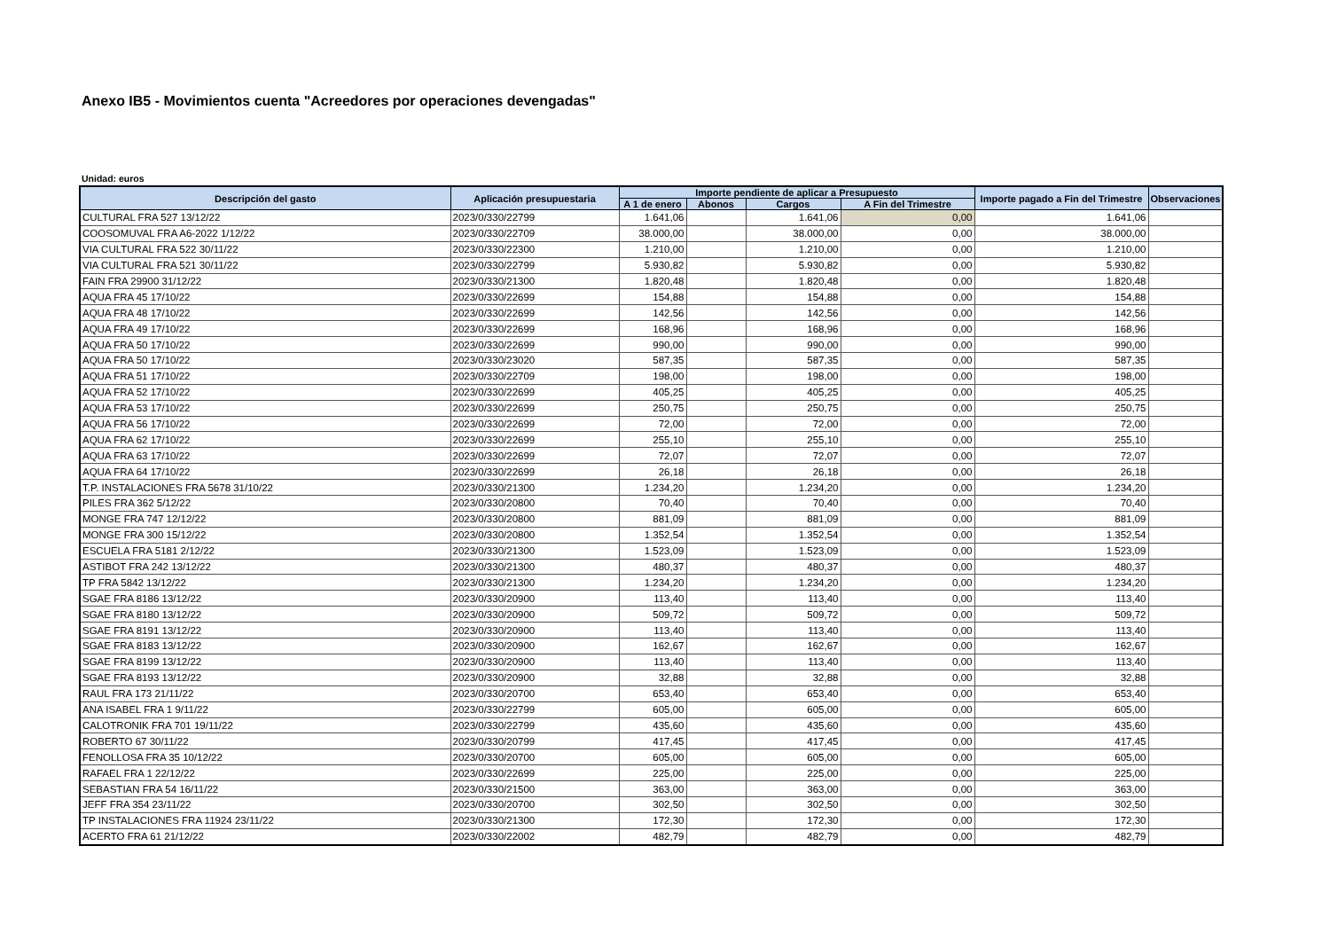Anexo IB5 - Movimientos cuenta "Acreedores por operaciones devengadas"
Unidad: euros
| Descripción del gasto | Aplicación presupuestaria | Importe pendiente de aplicar a Presupuesto | | | | Importe pagado a Fin del Trimestre | Observaciones |
| --- | --- | --- | --- | --- | --- | --- | --- |
| | | A 1 de enero | Abonos | Cargos | A Fin del Trimestre | | |
| CULTURAL FRA 527 13/12/22 | 2023/0/330/22799 | 1.641,06 | | 1.641,06 | 0,00 | 1.641,06 | |
| COOSOMUVAL FRA A6-2022 1/12/22 | 2023/0/330/22709 | 38.000,00 | | 38.000,00 | 0,00 | 38.000,00 | |
| VIA CULTURAL FRA 522 30/11/22 | 2023/0/330/22300 | 1.210,00 | | 1.210,00 | 0,00 | 1.210,00 | |
| VIA CULTURAL FRA 521 30/11/22 | 2023/0/330/22799 | 5.930,82 | | 5.930,82 | 0,00 | 5.930,82 | |
| FAIN FRA 29900 31/12/22 | 2023/0/330/21300 | 1.820,48 | | 1.820,48 | 0,00 | 1.820,48 | |
| AQUA FRA 45 17/10/22 | 2023/0/330/22699 | 154,88 | | 154,88 | 0,00 | 154,88 | |
| AQUA FRA 48 17/10/22 | 2023/0/330/22699 | 142,56 | | 142,56 | 0,00 | 142,56 | |
| AQUA FRA 49 17/10/22 | 2023/0/330/22699 | 168,96 | | 168,96 | 0,00 | 168,96 | |
| AQUA FRA 50 17/10/22 | 2023/0/330/22699 | 990,00 | | 990,00 | 0,00 | 990,00 | |
| AQUA FRA 50 17/10/22 | 2023/0/330/23020 | 587,35 | | 587,35 | 0,00 | 587,35 | |
| AQUA FRA 51 17/10/22 | 2023/0/330/22709 | 198,00 | | 198,00 | 0,00 | 198,00 | |
| AQUA FRA 52 17/10/22 | 2023/0/330/22699 | 405,25 | | 405,25 | 0,00 | 405,25 | |
| AQUA FRA 53 17/10/22 | 2023/0/330/22699 | 250,75 | | 250,75 | 0,00 | 250,75 | |
| AQUA FRA 56 17/10/22 | 2023/0/330/22699 | 72,00 | | 72,00 | 0,00 | 72,00 | |
| AQUA FRA 62 17/10/22 | 2023/0/330/22699 | 255,10 | | 255,10 | 0,00 | 255,10 | |
| AQUA FRA 63 17/10/22 | 2023/0/330/22699 | 72,07 | | 72,07 | 0,00 | 72,07 | |
| AQUA FRA 64 17/10/22 | 2023/0/330/22699 | 26,18 | | 26,18 | 0,00 | 26,18 | |
| T.P. INSTALACIONES FRA 5678 31/10/22 | 2023/0/330/21300 | 1.234,20 | | 1.234,20 | 0,00 | 1.234,20 | |
| PILES FRA 362 5/12/22 | 2023/0/330/20800 | 70,40 | | 70,40 | 0,00 | 70,40 | |
| MONGE FRA 747 12/12/22 | 2023/0/330/20800 | 881,09 | | 881,09 | 0,00 | 881,09 | |
| MONGE FRA 300 15/12/22 | 2023/0/330/20800 | 1.352,54 | | 1.352,54 | 0,00 | 1.352,54 | |
| ESCUELA FRA 5181 2/12/22 | 2023/0/330/21300 | 1.523,09 | | 1.523,09 | 0,00 | 1.523,09 | |
| ASTIBOT FRA 242 13/12/22 | 2023/0/330/21300 | 480,37 | | 480,37 | 0,00 | 480,37 | |
| TP FRA 5842 13/12/22 | 2023/0/330/21300 | 1.234,20 | | 1.234,20 | 0,00 | 1.234,20 | |
| SGAE FRA 8186 13/12/22 | 2023/0/330/20900 | 113,40 | | 113,40 | 0,00 | 113,40 | |
| SGAE FRA 8180 13/12/22 | 2023/0/330/20900 | 509,72 | | 509,72 | 0,00 | 509,72 | |
| SGAE FRA 8191 13/12/22 | 2023/0/330/20900 | 113,40 | | 113,40 | 0,00 | 113,40 | |
| SGAE FRA 8183 13/12/22 | 2023/0/330/20900 | 162,67 | | 162,67 | 0,00 | 162,67 | |
| SGAE FRA 8199 13/12/22 | 2023/0/330/20900 | 113,40 | | 113,40 | 0,00 | 113,40 | |
| SGAE FRA 8193 13/12/22 | 2023/0/330/20900 | 32,88 | | 32,88 | 0,00 | 32,88 | |
| RAUL FRA 173 21/11/22 | 2023/0/330/20700 | 653,40 | | 653,40 | 0,00 | 653,40 | |
| ANA ISABEL FRA 1 9/11/22 | 2023/0/330/22799 | 605,00 | | 605,00 | 0,00 | 605,00 | |
| CALOTRONIK FRA 701 19/11/22 | 2023/0/330/22799 | 435,60 | | 435,60 | 0,00 | 435,60 | |
| ROBERTO 67 30/11/22 | 2023/0/330/20799 | 417,45 | | 417,45 | 0,00 | 417,45 | |
| FENOLLOSA FRA 35 10/12/22 | 2023/0/330/20700 | 605,00 | | 605,00 | 0,00 | 605,00 | |
| RAFAEL FRA 1 22/12/22 | 2023/0/330/22699 | 225,00 | | 225,00 | 0,00 | 225,00 | |
| SEBASTIAN FRA 54 16/11/22 | 2023/0/330/21500 | 363,00 | | 363,00 | 0,00 | 363,00 | |
| JEFF FRA 354 23/11/22 | 2023/0/330/20700 | 302,50 | | 302,50 | 0,00 | 302,50 | |
| TP INSTALACIONES FRA 11924 23/11/22 | 2023/0/330/21300 | 172,30 | | 172,30 | 0,00 | 172,30 | |
| ACERTO FRA 61 21/12/22 | 2023/0/330/22002 | 482,79 | | 482,79 | 0,00 | 482,79 | |